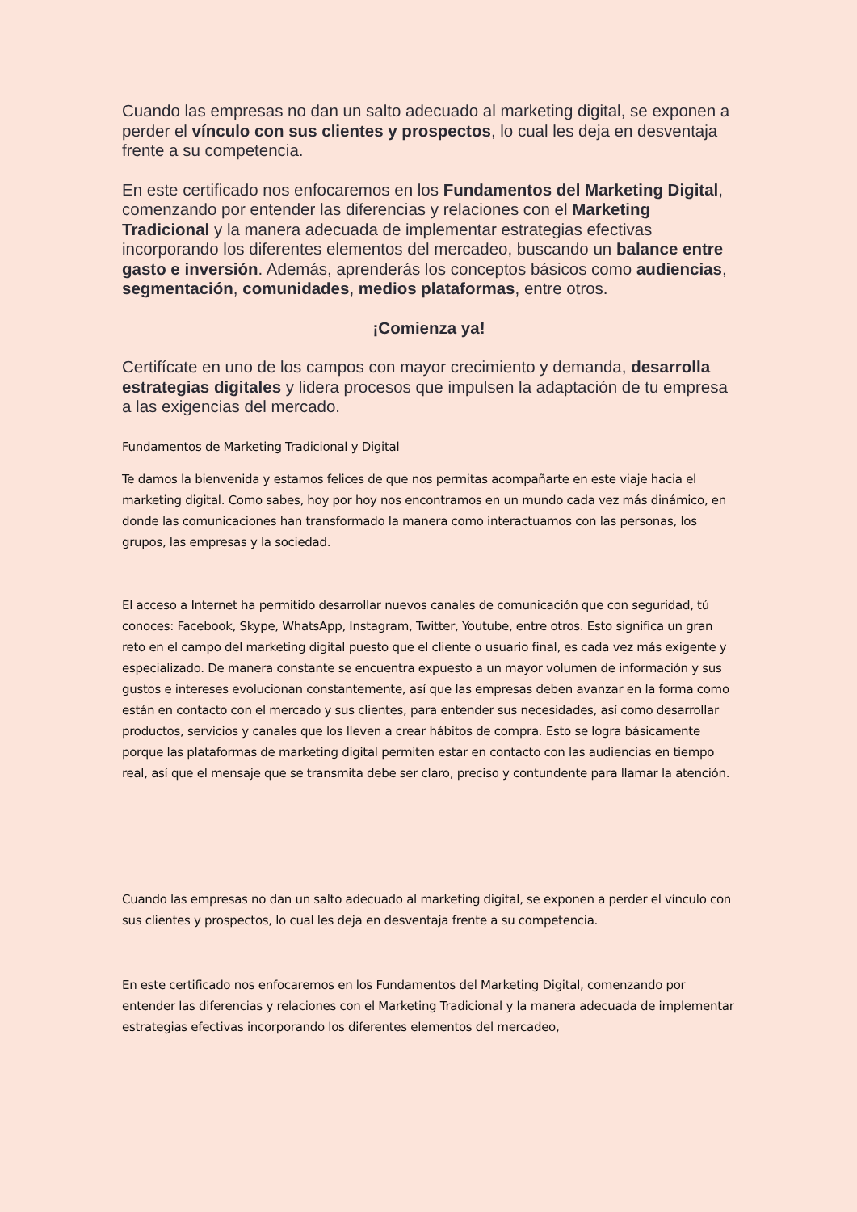Cuando las empresas no dan un salto adecuado al marketing digital, se exponen a perder el vínculo con sus clientes y prospectos, lo cual les deja en desventaja frente a su competencia.
En este certificado nos enfocaremos en los Fundamentos del Marketing Digital, comenzando por entender las diferencias y relaciones con el Marketing Tradicional y la manera adecuada de implementar estrategias efectivas incorporando los diferentes elementos del mercadeo, buscando un balance entre gasto e inversión. Además, aprenderás los conceptos básicos como audiencias, segmentación, comunidades, medios plataformas, entre otros.
¡Comienza ya!
Certifícate en uno de los campos con mayor crecimiento y demanda, desarrolla estrategias digitales y lidera procesos que impulsen la adaptación de tu empresa a las exigencias del mercado.
Fundamentos de Marketing Tradicional y Digital
Te damos la bienvenida y estamos felices de que nos permitas acompañarte en este viaje hacia el marketing digital. Como sabes, hoy por hoy nos encontramos en un mundo cada vez más dinámico, en donde las comunicaciones han transformado la manera como interactuamos con las personas, los grupos, las empresas y la sociedad.
El acceso a Internet ha permitido desarrollar nuevos canales de comunicación que con seguridad, tú conoces: Facebook, Skype, WhatsApp, Instagram, Twitter, Youtube, entre otros. Esto significa un gran reto en el campo del marketing digital puesto que el cliente o usuario final, es cada vez más exigente y especializado. De manera constante se encuentra expuesto a un mayor volumen de información y sus gustos e intereses evolucionan constantemente, así que las empresas deben avanzar en la forma como están en contacto con el mercado y sus clientes, para entender sus necesidades, así como desarrollar productos, servicios y canales que los lleven a crear hábitos de compra. Esto se logra básicamente porque las plataformas de marketing digital permiten estar en contacto con las audiencias en tiempo real, así que el mensaje que se transmita debe ser claro, preciso y contundente para llamar la atención.
Cuando las empresas no dan un salto adecuado al marketing digital, se exponen a perder el vínculo con sus clientes y prospectos, lo cual les deja en desventaja frente a su competencia.
En este certificado nos enfocaremos en los Fundamentos del Marketing Digital, comenzando por entender las diferencias y relaciones con el Marketing Tradicional y la manera adecuada de implementar estrategias efectivas incorporando los diferentes elementos del mercadeo,